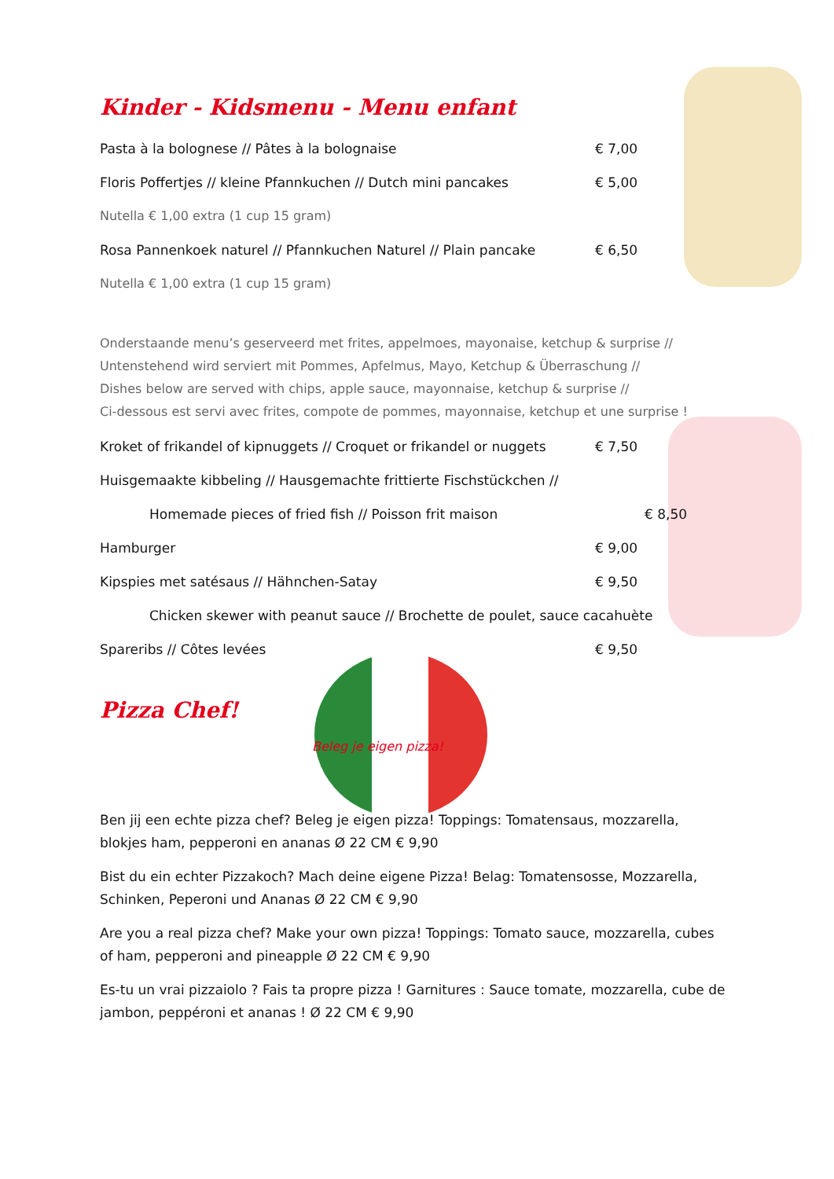Kinder - Kidsmenu - Menu enfant
Pasta à la bolognese // Pâtes à la bolognaise € 7,00
Floris Poffertjes // kleine Pfannkuchen // Dutch mini pancakes € 5,00
Nutella € 1,00 extra (1 cup 15 gram)
Rosa Pannenkoek naturel // Pfannkuchen Naturel // Plain pancake € 6,50
Nutella € 1,00 extra (1 cup 15 gram)
Onderstaande menu’s geserveerd met frites, appelmoes, mayonaise, ketchup & surprise //
Untenstehend wird serviert mit Pommes, Apfelmus, Mayo, Ketchup & Überraschung //
Dishes below are served with chips, apple sauce, mayonnaise, ketchup & surprise //
Ci-dessous est servi avec frites, compote de pommes, mayonnaise, ketchup et une surprise !
Kroket of frikandel of kipnuggets // Croquet or frikandel or nuggets € 7,50
Huisgemaakte kibbeling // Hausgemachte frittierte Fischstückchen //
Homemade pieces of fried fish // Poisson frit maison € 8,50
Hamburger € 9,00
Kipspies met satésaus // Hähnchen-Satay € 9,50
Chicken skewer with peanut sauce // Brochette de poulet, sauce cacahuète
Spareribs // Côtes levées € 9,50
Pizza Chef!
Beleg je eigen pizza!
Ben jij een echte pizza chef? Beleg je eigen pizza! Toppings: Tomatensaus, mozzarella, blokjes ham, pepperoni en ananas Ø 22 CM € 9,90
Bist du ein echter Pizzakoch? Mach deine eigene Pizza! Belag: Tomatensosse, Mozzarella, Schinken, Peperoni und Ananas Ø 22 CM € 9,90
Are you a real pizza chef? Make your own pizza! Toppings: Tomato sauce, mozzarella, cubes of ham, pepperoni and pineapple Ø 22 CM € 9,90
Es-tu un vrai pizzaiolo ? Fais ta propre pizza ! Garnitures : Sauce tomate, mozzarella, cube de jambon, peppéroni et ananas ! Ø 22 CM € 9,90